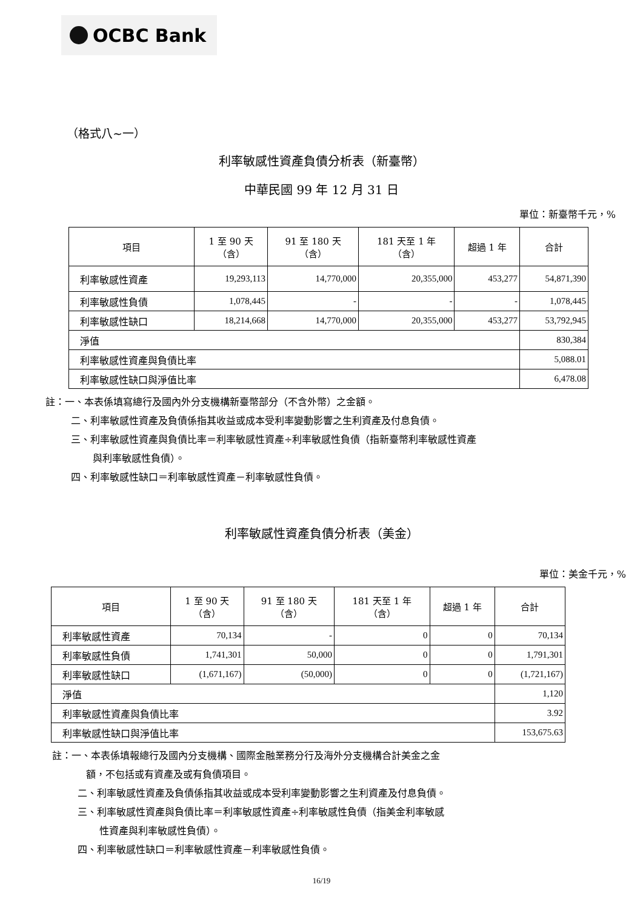OCBC Bank
（格式八~一）
利率敏感性資產負債分析表（新臺幣）
中華民國 99 年 12 月 31 日
單位：新臺幣千元，%
| 項目 | 1 至 90 天 （含） | 91 至 180 天 （含） | 181 天至 1 年 （含） | 超過 1 年 | 合計 |
| --- | --- | --- | --- | --- | --- |
| 利率敏感性資產 | 19,293,113 | 14,770,000 | 20,355,000 | 453,277 | 54,871,390 |
| 利率敏感性負債 | 1,078,445 | - | - | - | 1,078,445 |
| 利率敏感性缺口 | 18,214,668 | 14,770,000 | 20,355,000 | 453,277 | 53,792,945 |
| 淨值 | | | | | 830,384 |
| 利率敏感性資產與負債比率 | | | | | 5,088.01 |
| 利率敏感性缺口與淨值比率 | | | | | 6,478.08 |
註：一、本表係填寫總行及國內外分支機構新臺幣部分（不含外幣）之金額。
二、利率敏感性資產及負債係指其收益或成本受利率變動影響之生利資產及付息負債。
三、利率敏感性資產與負債比率＝利率敏感性資產÷利率敏感性負債（指新臺幣利率敏感性資產
與利率敏感性負債）。
四、利率敏感性缺口＝利率敏感性資產－利率敏感性負債。
利率敏感性資產負債分析表（美金）
單位：美金千元，%
| 項目 | 1 至 90 天 （含） | 91 至 180 天 （含） | 181 天至 1 年 （含） | 超過 1 年 | 合計 |
| --- | --- | --- | --- | --- | --- |
| 利率敏感性資產 | 70,134 | - | 0 | 0 | 70,134 |
| 利率敏感性負債 | 1,741,301 | 50,000 | 0 | 0 | 1,791,301 |
| 利率敏感性缺口 | (1,671,167) | (50,000) | 0 | 0 | (1,721,167) |
| 淨值 | | | | | 1,120 |
| 利率敏感性資產與負債比率 | | | | | 3.92 |
| 利率敏感性缺口與淨值比率 | | | | | 153,675.63 |
註：一、本表係填報總行及國內分支機構、國際金融業務分行及海外分支機構合計美金之金
額，不包括或有資產及或有負債項目。
二、利率敏感性資產及負債係指其收益或成本受利率變動影響之生利資產及付息負債。
三、利率敏感性資產與負債比率＝利率敏感性資產÷利率敏感性負債（指美金利率敏感
性資產與利率敏感性負債）。
四、利率敏感性缺口＝利率敏感性資產－利率敏感性負債。
16/19